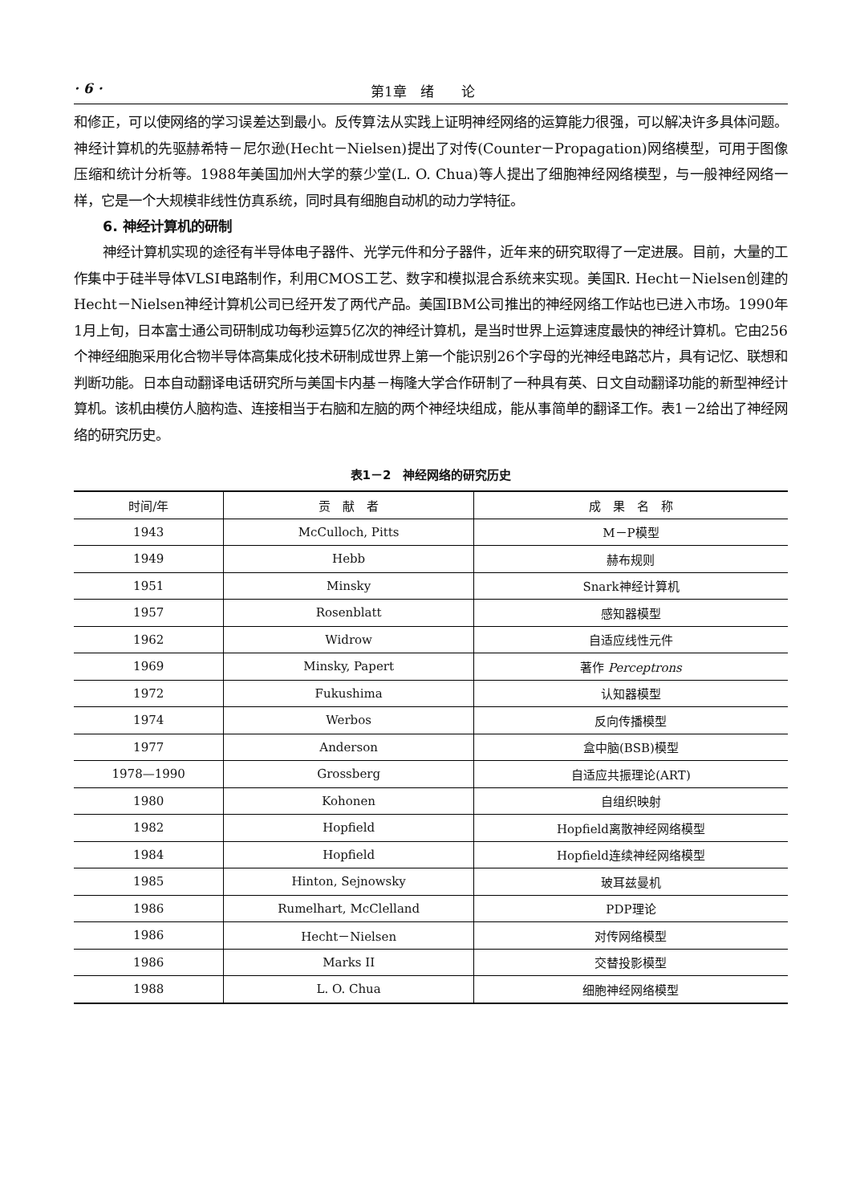· 6 · 第1章　绪　　论
和修正，可以使网络的学习误差达到最小。反传算法从实践上证明神经网络的运算能力很强，可以解决许多具体问题。神经计算机的先驱赫希特－尼尔逊(Hecht－Nielsen)提出了对传(Counter－Propagation)网络模型，可用于图像压缩和统计分析等。1988年美国加州大学的蔡少堂(L. O. Chua)等人提出了细胞神经网络模型，与一般神经网络一样，它是一个大规模非线性仿真系统，同时具有细胞自动机的动力学特征。
6. 神经计算机的研制
神经计算机实现的途径有半导体电子器件、光学元件和分子器件，近年来的研究取得了一定进展。目前，大量的工作集中于硅半导体VLSI电路制作，利用CMOS工艺、数字和模拟混合系统来实现。美国R. Hecht－Nielsen创建的Hecht－Nielsen神经计算机公司已经开发了两代产品。美国IBM公司推出的神经网络工作站也已进入市场。1990年1月上旬，日本富士通公司研制成功每秒运算5亿次的神经计算机，是当时世界上运算速度最快的神经计算机。它由256个神经细胞采用化合物半导体高集成化技术研制成世界上第一个能识别26个字母的光神经电路芯片，具有记忆、联想和判断功能。日本自动翻译电话研究所与美国卡内基－梅隆大学合作研制了一种具有英、日文自动翻译功能的新型神经计算机。该机由模仿人脑构造、连接相当于右脑和左脑的两个神经块组成，能从事简单的翻译工作。表1－2给出了神经网络的研究历史。
表1－2　神经网络的研究历史
| 时间/年 | 贡 献 者 | 成 果 名 称 |
| --- | --- | --- |
| 1943 | McCulloch, Pitts | M－P模型 |
| 1949 | Hebb | 赫布规则 |
| 1951 | Minsky | Snark神经计算机 |
| 1957 | Rosenblatt | 感知器模型 |
| 1962 | Widrow | 自适应线性元件 |
| 1969 | Minsky, Papert | 著作 Perceptrons |
| 1972 | Fukushima | 认知器模型 |
| 1974 | Werbos | 反向传播模型 |
| 1977 | Anderson | 盒中脑(BSB)模型 |
| 1978—1990 | Grossberg | 自适应共振理论(ART) |
| 1980 | Kohonen | 自组织映射 |
| 1982 | Hopfield | Hopfield离散神经网络模型 |
| 1984 | Hopfield | Hopfield连续神经网络模型 |
| 1985 | Hinton, Sejnowsky | 玻耳兹曼机 |
| 1986 | Rumelhart, McClelland | PDP理论 |
| 1986 | Hecht－Nielsen | 对传网络模型 |
| 1986 | Marks II | 交替投影模型 |
| 1988 | L. O. Chua | 细胞神经网络模型 |